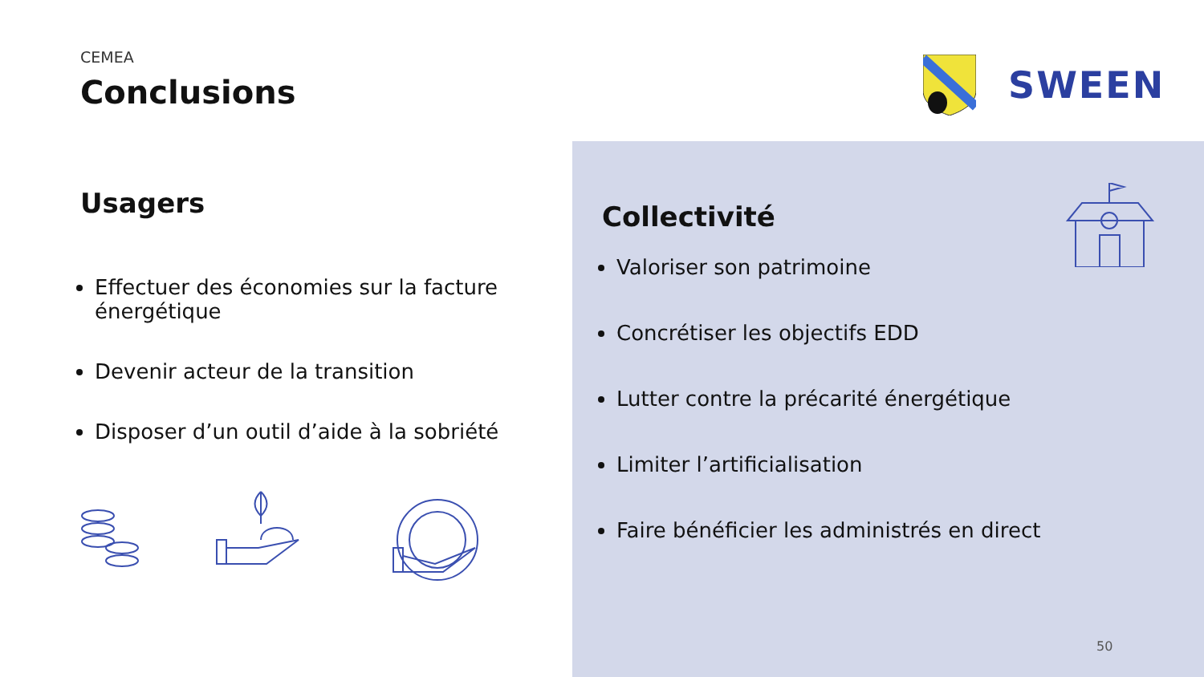CEMEA
Conclusions
Usagers
Effectuer des économies sur la facture énergétique
Devenir acteur de la transition
Disposer d’un outil d’aide à la sobriété
Collectivité
Valoriser son patrimoine
Concrétiser les objectifs EDD
Lutter contre la précarité énergétique
Limiter l’artificialisation
Faire bénéficier les administrés en direct
SWEEN
50